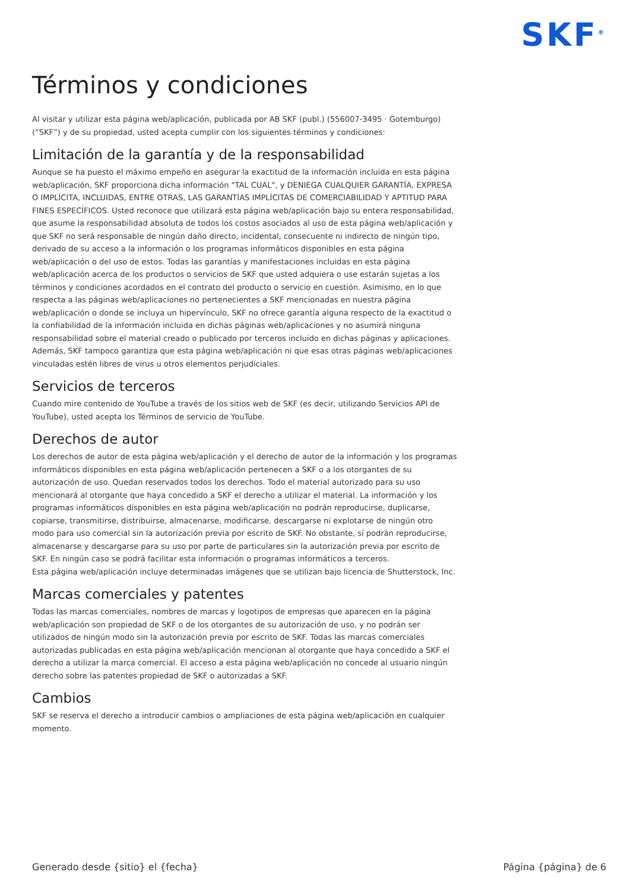SKF<sup>®</sup>
Términos y condiciones
Al visitar y utilizar esta página web/aplicación, publicada por AB SKF (publ.) (556007-3495 · Gotemburgo) (“SKF”) y de su propiedad, usted acepta cumplir con los siguientes términos y condiciones:
Limitación de la garantía y de la responsabilidad
Aunque se ha puesto el máximo empeño en asegurar la exactitud de la información incluida en esta página web/aplicación, SKF proporciona dicha información "TAL CUAL", y DENIEGA CUALQUIER GARANTÍA, EXPRESA O IMPLÍCITA, INCLUIDAS, ENTRE OTRAS, LAS GARANTÍAS IMPLÍCITAS DE COMERCIABILIDAD Y APTITUD PARA FINES ESPECÍFICOS. Usted reconoce que utilizará esta página web/aplicación bajo su entera responsabilidad, que asume la responsabilidad absoluta de todos los costos asociados al uso de esta página web/aplicación y que SKF no será responsable de ningún daño directo, incidental, consecuente ni indirecto de ningún tipo, derivado de su acceso a la información o los programas informáticos disponibles en esta página web/aplicación o del uso de estos. Todas las garantías y manifestaciones incluidas en esta página web/aplicación acerca de los productos o servicios de SKF que usted adquiera o use estarán sujetas a los términos y condiciones acordados en el contrato del producto o servicio en cuestión. Asimismo, en lo que respecta a las páginas web/aplicaciones no pertenecientes a SKF mencionadas en nuestra página web/aplicación o donde se incluya un hipervínculo, SKF no ofrece garantía alguna respecto de la exactitud o la confiabilidad de la información incluida en dichas páginas web/aplicaciones y no asumirá ninguna responsabilidad sobre el material creado o publicado por terceros incluido en dichas páginas y aplicaciones. Además, SKF tampoco garantiza que esta página web/aplicación ni que esas otras páginas web/aplicaciones vinculadas estén libres de virus u otros elementos perjudiciales.
Servicios de terceros
Cuando mire contenido de YouTube a través de los sitios web de SKF (es decir, utilizando Servicios API de YouTube), usted acepta los Términos de servicio de YouTube.
Derechos de autor
Los derechos de autor de esta página web/aplicación y el derecho de autor de la información y los programas informáticos disponibles en esta página web/aplicación pertenecen a SKF o a los otorgantes de su autorización de uso. Quedan reservados todos los derechos. Todo el material autorizado para su uso mencionará al otorgante que haya concedido a SKF el derecho a utilizar el material. La información y los programas informáticos disponibles en esta página web/aplicación no podrán reproducirse, duplicarse, copiarse, transmitirse, distribuirse, almacenarse, modificarse, descargarse ni explotarse de ningún otro modo para uso comercial sin la autorización previa por escrito de SKF. No obstante, sí podrán reproducirse, almacenarse y descargarse para su uso por parte de particulares sin la autorización previa por escrito de SKF. En ningún caso se podrá facilitar esta información o programas informáticos a terceros.
Esta página web/aplicación incluye determinadas imágenes que se utilizan bajo licencia de Shutterstock, Inc.
Marcas comerciales y patentes
Todas las marcas comerciales, nombres de marcas y logotipos de empresas que aparecen en la página web/aplicación son propiedad de SKF o de los otorgantes de su autorización de uso, y no podrán ser utilizados de ningún modo sin la autorización previa por escrito de SKF. Todas las marcas comerciales autorizadas publicadas en esta página web/aplicación mencionan al otorgante que haya concedido a SKF el derecho a utilizar la marca comercial. El acceso a esta página web/aplicación no concede al usuario ningún derecho sobre las patentes propiedad de SKF o autorizadas a SKF.
Cambios
SKF se reserva el derecho a introducir cambios o ampliaciones de esta página web/aplicación en cualquier momento.
Generado desde {sitio} el {fecha} Página {página} de 6